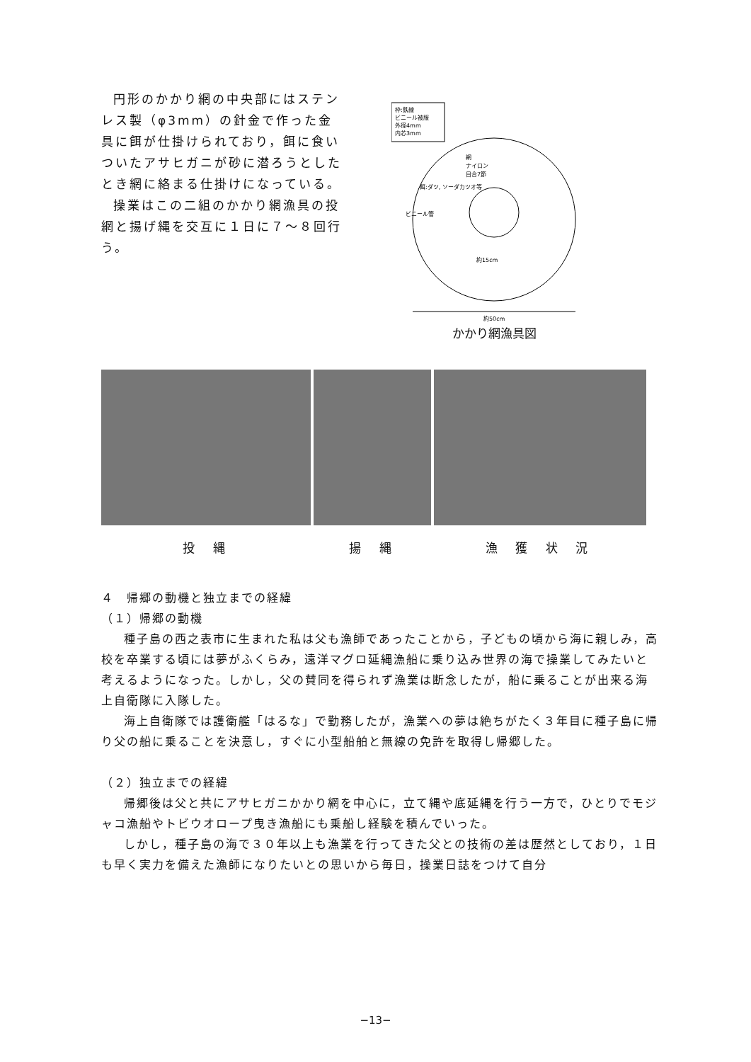円形のかかり網の中央部にはステンレス製（φ3mm）の針金で作った金具に餌が仕掛けられており，餌に食いついたアサヒガニが砂に潜ろうとしたとき網に絡まる仕掛けになっている。
操業はこの二組のかかり網漁具の投網と揚げ縄を交互に１日に７～８回行う。
枠:鉄線
ビニール被服
外径4mm
内芯3mm
網
ナイロン
目合7節
餌:ダツ, ソーダカツオ等
ビニール管
約15cm
約50cm
かかり網漁具図
投 縄 揚 縄 漁 獲 状 況
４　帰郷の動機と独立までの経緯
（１）帰郷の動機
種子島の西之表市に生まれた私は父も漁師であったことから，子どもの頃から海に親しみ，高校を卒業する頃には夢がふくらみ，遠洋マグロ延縄漁船に乗り込み世界の海で操業してみたいと考えるようになった。しかし，父の賛同を得られず漁業は断念したが，船に乗ることが出来る海上自衛隊に入隊した。
海上自衛隊では護衛艦「はるな」で勤務したが，漁業への夢は絶ちがたく３年目に種子島に帰り父の船に乗ることを決意し，すぐに小型船舶と無線の免許を取得し帰郷した。
（２）独立までの経緯
帰郷後は父と共にアサヒガニかかり網を中心に，立て縄や底延縄を行う一方で，ひとりでモジャコ漁船やトビウオロープ曳き漁船にも乗船し経験を積んでいった。
しかし，種子島の海で３０年以上も漁業を行ってきた父との技術の差は歴然としており，１日も早く実力を備えた漁師になりたいとの思いから毎日，操業日誌をつけて自分
−13−